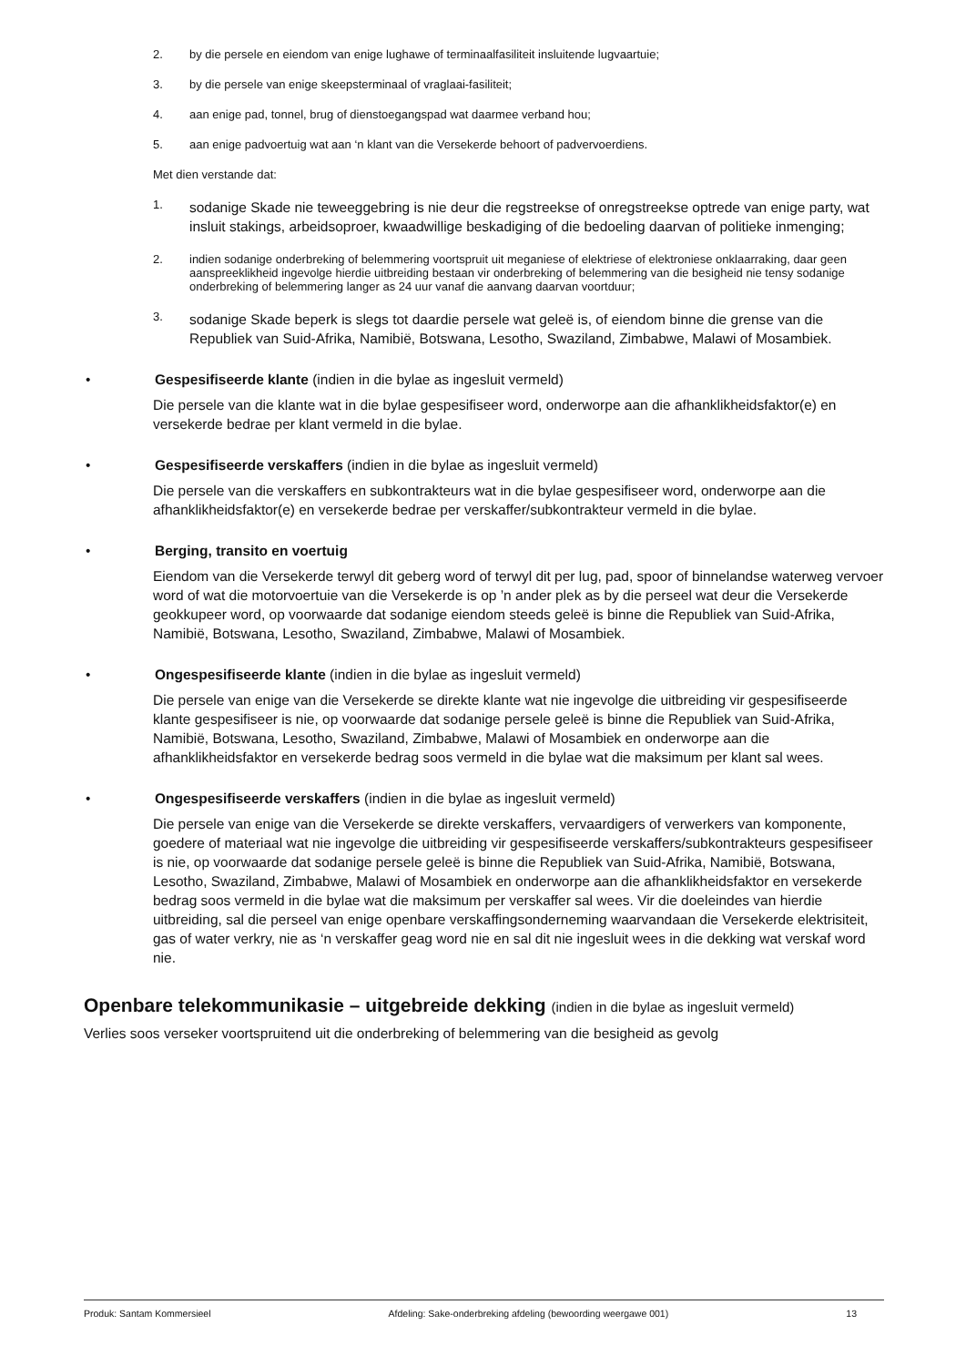2. by die persele en eiendom van enige lughawe of terminaalfasiliteit insluitende lugvaartuie;
3. by die persele van enige skeepsterminaal of vraglaai-fasiliteit;
4. aan enige pad, tonnel, brug of dienstoegangspad wat daarmee verband hou;
5. aan enige padvoertuig wat aan ‘n klant van die Versekerde behoort of padvervoerdiens.
Met dien verstande dat:
1. sodanige Skade nie teweeggebring is nie deur die regstreekse of onregstreekse optrede van enige party, wat insluit stakings, arbeidsoproer, kwaadwillige beskadiging of die bedoeling daarvan of politieke inmenging;
2. indien sodanige onderbreking of belemmering voortspruit uit meganiese of elektriese of elektroniese onklaarraking, daar geen aanspreeklikheid ingevolge hierdie uitbreiding bestaan vir onderbreking of belemmering van die besigheid nie tensy sodanige onderbreking of belemmering langer as 24 uur vanaf die aanvang daarvan voortduur;
3. sodanige Skade beperk is slegs tot daardie persele wat geleë is, of eiendom binne die grense van die Republiek van Suid-Afrika, Namibië, Botswana, Lesotho, Swaziland, Zimbabwe, Malawi of Mosambiek.
• Gespesifiseerde klante (indien in die bylae as ingesluit vermeld)
Die persele van die klante wat in die bylae gespesifiseer word, onderworpe aan die afhanklikheidsfaktor(e) en versekerde bedrae per klant vermeld in die bylae.
• Gespesifiseerde verskaffers (indien in die bylae as ingesluit vermeld)
Die persele van die verskaffers en subkontrakteurs wat in die bylae gespesifiseer word, onderworpe aan die afhanklikheidsfaktor(e) en versekerde bedrae per verskaffer/subkontrakteur vermeld in die bylae.
• Berging, transito en voertuig
Eiendom van die Versekerde terwyl dit geberg word of terwyl dit per lug, pad, spoor of binnelandse waterweg vervoer word of wat die motorvoertuie van die Versekerde is op ’n ander plek as by die perseel wat deur die Versekerde geokkupeer word, op voorwaarde dat sodanige eiendom steeds geleë is binne die Republiek van Suid-Afrika, Namibië, Botswana, Lesotho, Swaziland, Zimbabwe, Malawi of Mosambiek.
• Ongespesifiseerde klante (indien in die bylae as ingesluit vermeld)
Die persele van enige van die Versekerde se direkte klante wat nie ingevolge die uitbreiding vir gespesifiseerde klante gespesifiseer is nie, op voorwaarde dat sodanige persele geleë is binne die Republiek van Suid-Afrika, Namibië, Botswana, Lesotho, Swaziland, Zimbabwe, Malawi of Mosambiek en onderworpe aan die afhanklikheidsfaktor en versekerde bedrag soos vermeld in die bylae wat die maksimum per klant sal wees.
• Ongespesifiseerde verskaffers (indien in die bylae as ingesluit vermeld)
Die persele van enige van die Versekerde se direkte verskaffers, vervaardigers of verwerkers van komponente, goedere of materiaal wat nie ingevolge die uitbreiding vir gespesifiseerde verskaffers/subkontrakteurs gespesifiseer is nie, op voorwaarde dat sodanige persele geleë is binne die Republiek van Suid-Afrika, Namibië, Botswana, Lesotho, Swaziland, Zimbabwe, Malawi of Mosambiek en onderworpe aan die afhanklikheidsfaktor en versekerde bedrag soos vermeld in die bylae wat die maksimum per verskaffer sal wees. Vir die doeleindes van hierdie uitbreiding, sal die perseel van enige openbare verskaffingsonderneming waarvandaan die Versekerde elektrisiteit, gas of water verkry, nie as ‘n verskaffer geag word nie en sal dit nie ingesluit wees in die dekking wat verskaf word nie.
Openbare telekommunikasie – uitgebreide dekking (indien in die bylae as ingesluit vermeld)
Verlies soos verseker voortspruitend uit die onderbreking of belemmering van die besigheid as gevolg
Produk: Santam Kommersieel Afdeling: Sake-onderbreking afdeling (bewoording weergawe 001) 13